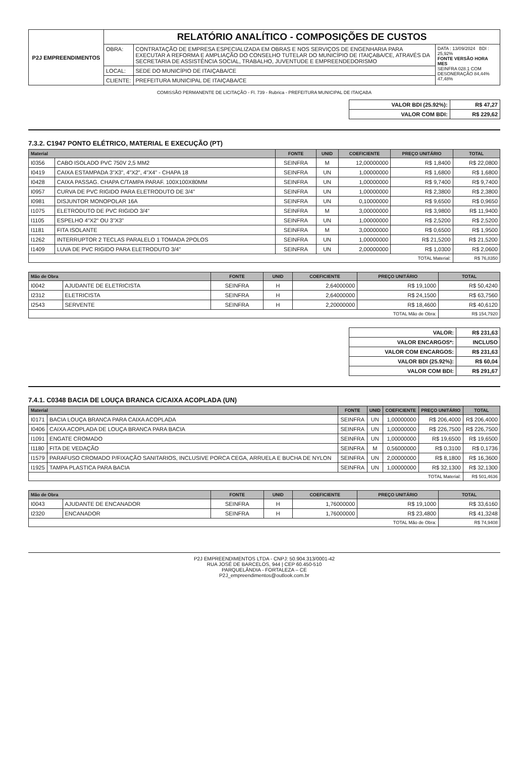| P2J EMPREENDIMENTOS | RELATÓRIO ANALÍTICO - COMPOSIÇÕES DE CUSTOS | | |
| | OBRA: | CONTRATAÇÃO DE EMPRESA ESPECIALIZADA EM OBRAS E NOS SERVIÇOS DE ENGENHARIA PARA EXECUTAR A REFORMA E AMPLIAÇÃO DO CONSELHO TUTELAR DO MUNICÍPIO DE ITAIÇABA/CE, ATRAVÉS DA SECRETARIA DE ASSISTÊNCIA SOCIAL, TRABALHO, JUVENTUDE E EMPREENDEDORISMO | DATA : 13/09/2024 BDI : 25,92% FONTE VERSÃO HORA MES SEINFRA 028.1 COM DESONERAÇÃO 84,44% 47,48% |
| | LOCAL: | SEDE DO MUNICÍPIO DE ITAIÇABA/CE | |
| | CLIENTE: | PREFEITURA MUNICIPAL DE ITAIÇABA/CE | |
COMISSÃO PERMANENTE DE LICITAÇÃO - Fl. 739 - Rubrica - PREFEITURA MUNICIPAL DE ITAIÇABA
| VALOR BDI (25.92%): | R$ 47,27 |
| VALOR COM BDI: | R$ 229,62 |
7.3.2. C1947 PONTO ELÉTRICO, MATERIAL E EXECUÇÃO (PT)
| Material | | FONTE | UNID | COEFICIENTE | PREÇO UNITÁRIO | TOTAL |
| --- | --- | --- | --- | --- | --- | --- |
| I0356 | CABO ISOLADO PVC 750V 2,5 MM2 | SEINFRA | M | 12,00000000 | R$ 1,8400 | R$ 22,0800 |
| I0419 | CAIXA ESTAMPADA 3"X3", 4"X2", 4"X4" - CHAPA 18 | SEINFRA | UN | 1,00000000 | R$ 1,6800 | R$ 1,6800 |
| I0428 | CAIXA PASSAG. CHAPA C/TAMPA PARAF. 100X100X80MM | SEINFRA | UN | 1,00000000 | R$ 9,7400 | R$ 9,7400 |
| I0957 | CURVA DE PVC RIGIDO PARA ELETRODUTO DE 3/4" | SEINFRA | UN | 1,00000000 | R$ 2,3800 | R$ 2,3800 |
| I0981 | DISJUNTOR MONOPOLAR 16A | SEINFRA | UN | 0,10000000 | R$ 9,6500 | R$ 0,9650 |
| I1075 | ELETRODUTO DE PVC RIGIDO 3/4" | SEINFRA | M | 3,00000000 | R$ 3,9800 | R$ 11,9400 |
| I1105 | ESPELHO 4"X2" OU 3"X3" | SEINFRA | UN | 1,00000000 | R$ 2,5200 | R$ 2,5200 |
| I1181 | FITA ISOLANTE | SEINFRA | M | 3,00000000 | R$ 0,6500 | R$ 1,9500 |
| I1262 | INTERRUPTOR 2 TECLAS PARALELO 1 TOMADA 2POLOS | SEINFRA | UN | 1,00000000 | R$ 21,5200 | R$ 21,5200 |
| I1409 | LUVA DE PVC RIGIDO PARA ELETRODUTO 3/4" | SEINFRA | UN | 2,00000000 | R$ 1,0300 | R$ 2,0600 |
| TOTAL Material: | | | | | | R$ 76,8350 |
| Mão de Obra | | FONTE | UNID | COEFICIENTE | PREÇO UNITÁRIO | TOTAL |
| --- | --- | --- | --- | --- | --- | --- |
| I0042 | AJUDANTE DE ELETRICISTA | SEINFRA | H | 2,64000000 | R$ 19,1000 | R$ 50,4240 |
| I2312 | ELETRICISTA | SEINFRA | H | 2,64000000 | R$ 24,1500 | R$ 63,7560 |
| I2543 | SERVENTE | SEINFRA | H | 2,20000000 | R$ 18,4600 | R$ 40,6120 |
| TOTAL Mão de Obra: | | | | | | R$ 154,7920 |
| VALOR: | R$ 231,63 |
| VALOR ENCARGOS*: | INCLUSO |
| VALOR COM ENCARGOS: | R$ 231,63 |
| VALOR BDI (25.92%): | R$ 60,04 |
| VALOR COM BDI: | R$ 291,67 |
7.4.1. C0348 BACIA DE LOUÇA BRANCA C/CAIXA ACOPLADA (UN)
| Material | | FONTE | UNID | COEFICIENTE | PREÇO UNITÁRIO | TOTAL |
| --- | --- | --- | --- | --- | --- | --- |
| I0171 | BACIA LOUÇA BRANCA PARA CAIXA ACOPLADA | SEINFRA | UN | 1,00000000 | R$ 206,4000 | R$ 206,4000 |
| I0406 | CAIXA ACOPLADA DE LOUÇA BRANCA PARA BACIA | SEINFRA | UN | 1,00000000 | R$ 226,7500 | R$ 226,7500 |
| I1091 | ENGATE CROMADO | SEINFRA | UN | 1,00000000 | R$ 19,6500 | R$ 19,6500 |
| I1180 | FITA DE VEDAÇÃO | SEINFRA | M | 0,56000000 | R$ 0,3100 | R$ 0,1736 |
| I1579 | PARAFUSO CROMADO P/FIXAÇÃO SANITARIOS, INCLUSIVE PORCA CEGA, ARRUELA E BUCHA DE NYLON | SEINFRA | UN | 2,00000000 | R$ 8,1800 | R$ 16,3600 |
| I1925 | TAMPA PLASTICA PARA BACIA | SEINFRA | UN | 1,00000000 | R$ 32,1300 | R$ 32,1300 |
| TOTAL Material: | | | | | | R$ 501,4636 |
| Mão de Obra | | FONTE | UNID | COEFICIENTE | PREÇO UNITÁRIO | TOTAL |
| --- | --- | --- | --- | --- | --- | --- |
| I0043 | AJUDANTE DE ENCANADOR | SEINFRA | H | 1,76000000 | R$ 19,1000 | R$ 33,6160 |
| I2320 | ENCANADOR | SEINFRA | H | 1,76000000 | R$ 23,4800 | R$ 41,3248 |
| TOTAL Mão de Obra: | | | | | | R$ 74,9408 |
P2J EMPREENDIMENTOS LTDA - CNPJ: 50.904.313/0001-42
RUA JOSÉ DE BARCELOS, 944 | CEP 60.450-510
PARQUELÂNDIA - FORTALEZA – CE
P2J_empreendimentos@outlook.com.br